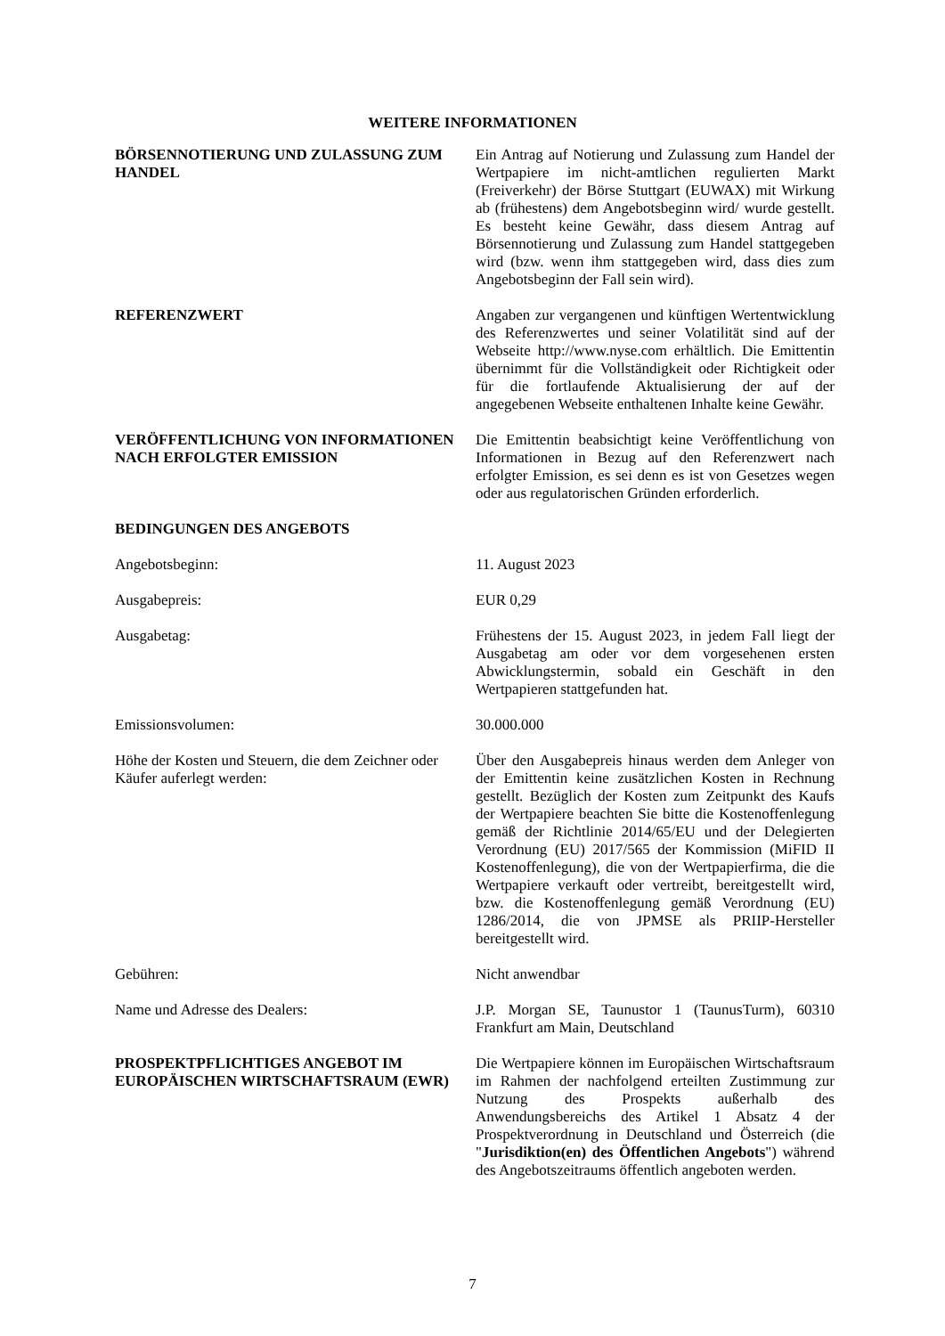WEITERE INFORMATIONEN
BÖRSENNOTIERUNG UND ZULASSUNG ZUM HANDEL
Ein Antrag auf Notierung und Zulassung zum Handel der Wertpapiere im nicht-amtlichen regulierten Markt (Freiverkehr) der Börse Stuttgart (EUWAX) mit Wirkung ab (frühestens) dem Angebotsbeginn wird/ wurde gestellt. Es besteht keine Gewähr, dass diesem Antrag auf Börsennotierung und Zulassung zum Handel stattgegeben wird (bzw. wenn ihm stattgegeben wird, dass dies zum Angebotsbeginn der Fall sein wird).
REFERENZWERT Angaben zur vergangenen und künftigen Wertentwicklung des Referenzwertes und seiner Volatilität sind auf der Webseite http://www.nyse.com erhältlich. Die Emittentin übernimmt für die Vollständigkeit oder Richtigkeit oder für die fortlaufende Aktualisierung der auf der angegebenen Webseite enthaltenen Inhalte keine Gewähr.
VERÖFFENTLICHUNG VON INFORMATIONEN NACH ERFOLGTER EMISSION
Die Emittentin beabsichtigt keine Veröffentlichung von Informationen in Bezug auf den Referenzwert nach erfolgter Emission, es sei denn es ist von Gesetzes wegen oder aus regulatorischen Gründen erforderlich.
BEDINGUNGEN DES ANGEBOTS
Angebotsbeginn: 11. August 2023
Ausgabepreis: EUR 0,29
Ausgabetag: Frühestens der 15. August 2023, in jedem Fall liegt der Ausgabetag am oder vor dem vorgesehenen ersten Abwicklungstermin, sobald ein Geschäft in den Wertpapieren stattgefunden hat.
Emissionsvolumen: 30.000.000
Höhe der Kosten und Steuern, die dem Zeichner oder Käufer auferlegt werden:
Über den Ausgabepreis hinaus werden dem Anleger von der Emittentin keine zusätzlichen Kosten in Rechnung gestellt. Bezüglich der Kosten zum Zeitpunkt des Kaufs der Wertpapiere beachten Sie bitte die Kostenoffenlegung gemäß der Richtlinie 2014/65/EU und der Delegierten Verordnung (EU) 2017/565 der Kommission (MiFID II Kostenoffenlegung), die von der Wertpapierfirma, die die Wertpapiere verkauft oder vertreibt, bereitgestellt wird, bzw. die Kostenoffenlegung gemäß Verordnung (EU) 1286/2014, die von JPMSE als PRIIP-Hersteller bereitgestellt wird.
Gebühren: Nicht anwendbar
Name und Adresse des Dealers: J.P. Morgan SE, Taunustor 1 (TaunusTurm), 60310 Frankfurt am Main, Deutschland
PROSPEKTPFLICHTIGES ANGEBOT IM EUROPÄISCHEN WIRTSCHAFTSRAUM (EWR)
Die Wertpapiere können im Europäischen Wirtschaftsraum im Rahmen der nachfolgend erteilten Zustimmung zur Nutzung des Prospekts außerhalb des Anwendungsbereichs des Artikel 1 Absatz 4 der Prospektverordnung in Deutschland und Österreich (die "Jurisdiktion(en) des Öffentlichen Angebots") während des Angebotszeitraums öffentlich angeboten werden.
7